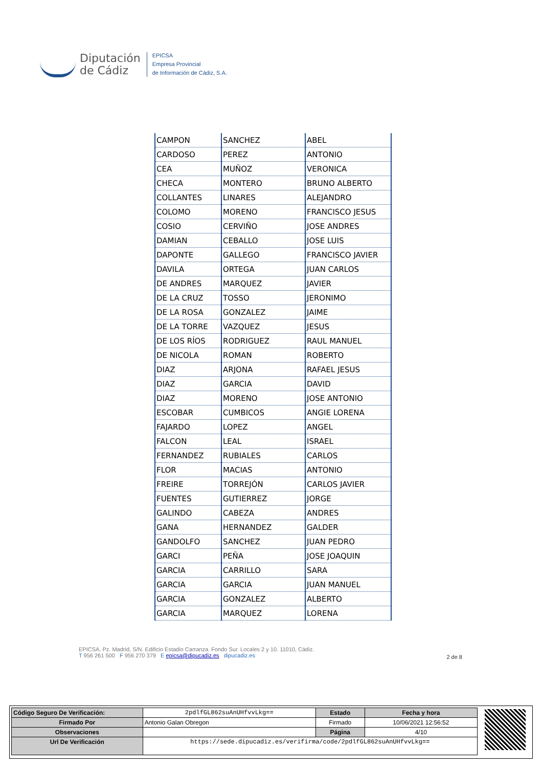Diputación
de Cádiz
EPICSA
Empresa Provincial
de Información de Cádiz, S.A.
| CAMPON | SANCHEZ | ABEL |
| CARDOSO | PEREZ | ANTONIO |
| CEA | MUÑOZ | VERONICA |
| CHECA | MONTERO | BRUNO ALBERTO |
| COLLANTES | LINARES | ALEJANDRO |
| COLOMO | MORENO | FRANCISCO JESUS |
| COSIO | CERVIÑO | JOSE ANDRES |
| DAMIAN | CEBALLO | JOSE LUIS |
| DAPONTE | GALLEGO | FRANCISCO JAVIER |
| DAVILA | ORTEGA | JUAN CARLOS |
| DE ANDRES | MARQUEZ | JAVIER |
| DE LA CRUZ | TOSSO | JERONIMO |
| DE LA ROSA | GONZALEZ | JAIME |
| DE LA TORRE | VAZQUEZ | JESUS |
| DE LOS RÍOS | RODRIGUEZ | RAUL MANUEL |
| DE NICOLA | ROMAN | ROBERTO |
| DIAZ | ARJONA | RAFAEL JESUS |
| DIAZ | GARCIA | DAVID |
| DIAZ | MORENO | JOSE ANTONIO |
| ESCOBAR | CUMBICOS | ANGIE LORENA |
| FAJARDO | LOPEZ | ANGEL |
| FALCON | LEAL | ISRAEL |
| FERNANDEZ | RUBIALES | CARLOS |
| FLOR | MACIAS | ANTONIO |
| FREIRE | TORREJÓN | CARLOS JAVIER |
| FUENTES | GUTIERREZ | JORGE |
| GALINDO | CABEZA | ANDRES |
| GANA | HERNANDEZ | GALDER |
| GANDOLFO | SANCHEZ | JUAN PEDRO |
| GARCI | PEÑA | JOSE JOAQUIN |
| GARCIA | CARRILLO | SARA |
| GARCIA | GARCIA | JUAN MANUEL |
| GARCIA | GONZALEZ | ALBERTO |
| GARCIA | MARQUEZ | LORENA |
EPICSA. Pz. Madrid, S/N. Edificio Estadio Carranza. Fondo Sur. Locales 2 y 10. 11010, Cádiz.
T 956 261 500 F 956 270 379 E epicsa@dipucadiz.es dipucadiz.es
2 de 8
| Código Seguro De Verificación: | 2pdlfGL862suAnUHfvvLkg== | Estado | Fecha y hora |
| Firmado Por | Antonio Galan Obregon | Firmado | 10/06/2021 12:56:52 |
| Observaciones | | Página | 4/10 |
| Url De Verificación | https://sede.dipucadiz.es/verifirma/code/2pdlfGL862suAnUHfvvLkg== | | |